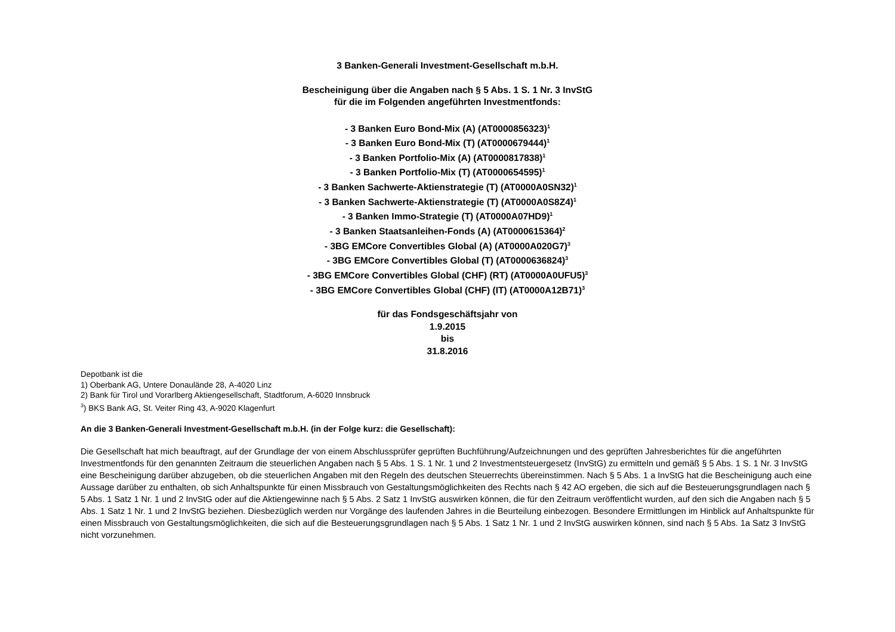3 Banken-Generali Investment-Gesellschaft m.b.H.
Bescheinigung über die Angaben nach § 5 Abs. 1 S. 1 Nr. 3 InvStG
für die im Folgenden angeführten Investmentfonds:
- 3 Banken Euro Bond-Mix (A) (AT0000856323)<sup>1</sup>
- 3 Banken Euro Bond-Mix (T) (AT0000679444)<sup>1</sup>
- 3 Banken Portfolio-Mix (A) (AT0000817838)<sup>1</sup>
- 3 Banken Portfolio-Mix (T) (AT0000654595)<sup>1</sup>
- 3 Banken Sachwerte-Aktienstrategie (T) (AT0000A0SN32)<sup>1</sup>
- 3 Banken Sachwerte-Aktienstrategie (T) (AT0000A0S8Z4)<sup>1</sup>
- 3 Banken Immo-Strategie (T) (AT0000A07HD9)<sup>1</sup>
- 3 Banken Staatsanleihen-Fonds (A) (AT0000615364)<sup>2</sup>
- 3BG EMCore Convertibles Global (A) (AT0000A020G7)<sup>3</sup>
- 3BG EMCore Convertibles Global (T) (AT0000636824)<sup>3</sup>
- 3BG EMCore Convertibles Global (CHF) (RT) (AT0000A0UFU5)<sup>3</sup>
- 3BG EMCore Convertibles Global (CHF) (IT) (AT0000A12B71)<sup>3</sup>
für das Fondsgeschäftsjahr von
1.9.2015
bis
31.8.2016
Depotbank ist die
1) Oberbank AG, Untere Donauländе 28, A-4020 Linz
2) Bank für Tirol und Vorarlberg Aktiengesellschaft, Stadtforum, A-6020 Innsbruck
<sup>3</sup>) BKS Bank AG, St. Veiter Ring 43, A-9020 Klagenfurt
An die 3 Banken-Generali Investment-Gesellschaft m.b.H. (in der Folge kurz: die Gesellschaft):
Die Gesellschaft hat mich beauftragt, auf der Grundlage der von einem Abschlussprüfer geprüften Buchführung/Aufzeichnungen und des geprüften Jahresberichtes für die angeführten Investmentfonds für den genannten Zeitraum die steuerlichen Angaben nach § 5 Abs. 1 S. 1 Nr. 1 und 2 Investmentsteuergesetz (InvStG) zu ermitteln und gemäß § 5 Abs. 1 S. 1 Nr. 3 InvStG eine Bescheinigung darüber abzugeben, ob die steuerlichen Angaben mit den Regeln des deutschen Steuerrechts übereinstimmen. Nach § 5 Abs. 1 a InvStG hat die Bescheinigung auch eine Aussage darüber zu enthalten, ob sich Anhaltspunkte für einen Missbrauch von Gestaltungsmöglichkeiten des Rechts nach § 42 AO ergeben, die sich auf die Besteuerungsgrundlagen nach § 5 Abs. 1 Satz 1 Nr. 1 und 2 InvStG oder auf die Aktiengewinne nach § 5 Abs. 2 Satz 1 InvStG auswirken können, die für den Zeitraum veröffentlicht wurden, auf den sich die Angaben nach § 5 Abs. 1 Satz 1 Nr. 1 und 2 InvStG beziehen. Diesbezüglich werden nur Vorgänge des laufenden Jahres in die Beurteilung einbezogen. Besondere Ermittlungen im Hinblick auf Anhaltspunkte für einen Missbrauch von Gestaltungsmöglichkeiten, die sich auf die Besteuerungsgrundlagen nach § 5 Abs. 1 Satz 1 Nr. 1 und 2 InvStG auswirken können, sind nach § 5 Abs. 1a Satz 3 InvStG nicht vorzunehmen.